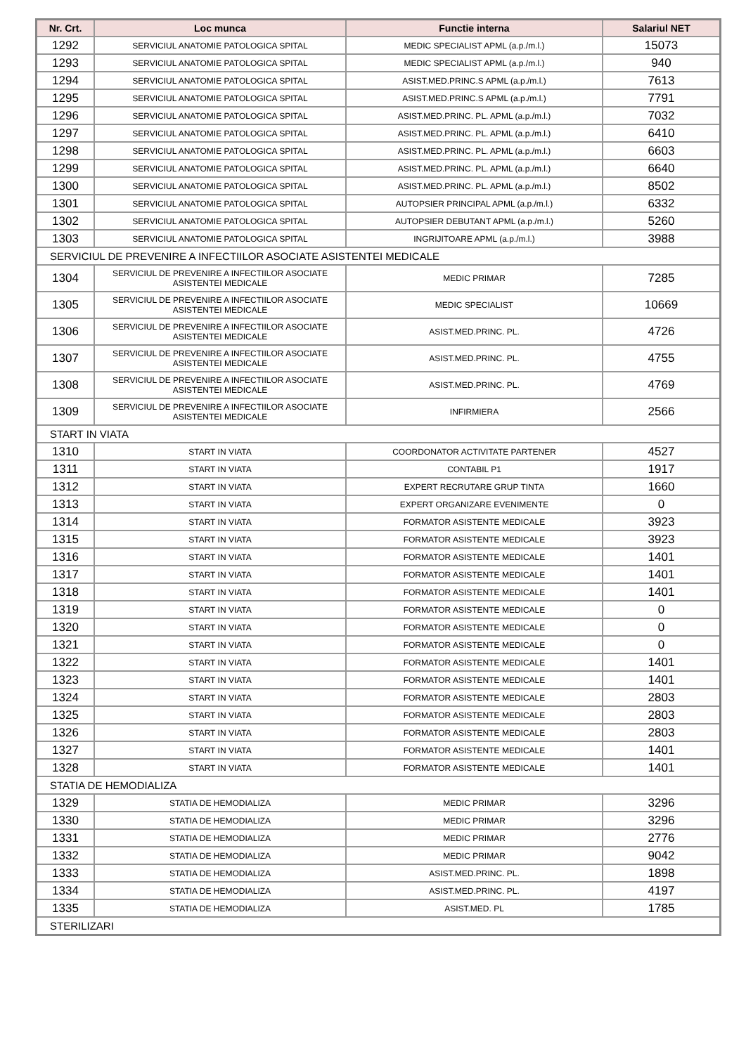| Nr. Crt. | Loc munca | Functie interna | Salariul NET |
| --- | --- | --- | --- |
| 1292 | SERVICIUL ANATOMIE PATOLOGICA SPITAL | MEDIC SPECIALIST APML (a.p./m.l.) | 15073 |
| 1293 | SERVICIUL ANATOMIE PATOLOGICA SPITAL | MEDIC SPECIALIST APML (a.p./m.l.) | 940 |
| 1294 | SERVICIUL ANATOMIE PATOLOGICA SPITAL | ASIST.MED.PRINC.S APML (a.p./m.l.) | 7613 |
| 1295 | SERVICIUL ANATOMIE PATOLOGICA SPITAL | ASIST.MED.PRINC.S APML (a.p./m.l.) | 7791 |
| 1296 | SERVICIUL ANATOMIE PATOLOGICA SPITAL | ASIST.MED.PRINC. PL. APML (a.p./m.l.) | 7032 |
| 1297 | SERVICIUL ANATOMIE PATOLOGICA SPITAL | ASIST.MED.PRINC. PL. APML (a.p./m.l.) | 6410 |
| 1298 | SERVICIUL ANATOMIE PATOLOGICA SPITAL | ASIST.MED.PRINC. PL. APML (a.p./m.l.) | 6603 |
| 1299 | SERVICIUL ANATOMIE PATOLOGICA SPITAL | ASIST.MED.PRINC. PL. APML (a.p./m.l.) | 6640 |
| 1300 | SERVICIUL ANATOMIE PATOLOGICA SPITAL | ASIST.MED.PRINC. PL. APML (a.p./m.l.) | 8502 |
| 1301 | SERVICIUL ANATOMIE PATOLOGICA SPITAL | AUTOPSIER PRINCIPAL APML (a.p./m.l.) | 6332 |
| 1302 | SERVICIUL ANATOMIE PATOLOGICA SPITAL | AUTOPSIER DEBUTANT APML (a.p./m.l.) | 5260 |
| 1303 | SERVICIUL ANATOMIE PATOLOGICA SPITAL | INGRIJITOARE APML (a.p./m.l.) | 3988 |
| SERVICIUL DE PREVENIRE A INFECTIILOR ASOCIATE ASISTENTEI MEDICALE | | | |
| 1304 | SERVICIUL DE PREVENIRE A INFECTIILOR ASOCIATE ASISTENTEI MEDICALE | MEDIC PRIMAR | 7285 |
| 1305 | SERVICIUL DE PREVENIRE A INFECTIILOR ASOCIATE ASISTENTEI MEDICALE | MEDIC SPECIALIST | 10669 |
| 1306 | SERVICIUL DE PREVENIRE A INFECTIILOR ASOCIATE ASISTENTEI MEDICALE | ASIST.MED.PRINC. PL. | 4726 |
| 1307 | SERVICIUL DE PREVENIRE A INFECTIILOR ASOCIATE ASISTENTEI MEDICALE | ASIST.MED.PRINC. PL. | 4755 |
| 1308 | SERVICIUL DE PREVENIRE A INFECTIILOR ASOCIATE ASISTENTEI MEDICALE | ASIST.MED.PRINC. PL. | 4769 |
| 1309 | SERVICIUL DE PREVENIRE A INFECTIILOR ASOCIATE ASISTENTEI MEDICALE | INFIRMIERA | 2566 |
| START IN VIATA | | | |
| 1310 | START IN VIATA | COORDONATOR ACTIVITATE PARTENER | 4527 |
| 1311 | START IN VIATA | CONTABIL P1 | 1917 |
| 1312 | START IN VIATA | EXPERT RECRUTARE GRUP TINTA | 1660 |
| 1313 | START IN VIATA | EXPERT ORGANIZARE EVENIMENTE | 0 |
| 1314 | START IN VIATA | FORMATOR ASISTENTE MEDICALE | 3923 |
| 1315 | START IN VIATA | FORMATOR ASISTENTE MEDICALE | 3923 |
| 1316 | START IN VIATA | FORMATOR ASISTENTE MEDICALE | 1401 |
| 1317 | START IN VIATA | FORMATOR ASISTENTE MEDICALE | 1401 |
| 1318 | START IN VIATA | FORMATOR ASISTENTE MEDICALE | 1401 |
| 1319 | START IN VIATA | FORMATOR ASISTENTE MEDICALE | 0 |
| 1320 | START IN VIATA | FORMATOR ASISTENTE MEDICALE | 0 |
| 1321 | START IN VIATA | FORMATOR ASISTENTE MEDICALE | 0 |
| 1322 | START IN VIATA | FORMATOR ASISTENTE MEDICALE | 1401 |
| 1323 | START IN VIATA | FORMATOR ASISTENTE MEDICALE | 1401 |
| 1324 | START IN VIATA | FORMATOR ASISTENTE MEDICALE | 2803 |
| 1325 | START IN VIATA | FORMATOR ASISTENTE MEDICALE | 2803 |
| 1326 | START IN VIATA | FORMATOR ASISTENTE MEDICALE | 2803 |
| 1327 | START IN VIATA | FORMATOR ASISTENTE MEDICALE | 1401 |
| 1328 | START IN VIATA | FORMATOR ASISTENTE MEDICALE | 1401 |
| STATIA DE HEMODIALIZA | | | |
| 1329 | STATIA DE HEMODIALIZA | MEDIC PRIMAR | 3296 |
| 1330 | STATIA DE HEMODIALIZA | MEDIC PRIMAR | 3296 |
| 1331 | STATIA DE HEMODIALIZA | MEDIC PRIMAR | 2776 |
| 1332 | STATIA DE HEMODIALIZA | MEDIC PRIMAR | 9042 |
| 1333 | STATIA DE HEMODIALIZA | ASIST.MED.PRINC. PL. | 1898 |
| 1334 | STATIA DE HEMODIALIZA | ASIST.MED.PRINC. PL. | 4197 |
| 1335 | STATIA DE HEMODIALIZA | ASIST.MED. PL | 1785 |
| STERILIZARI | | | |